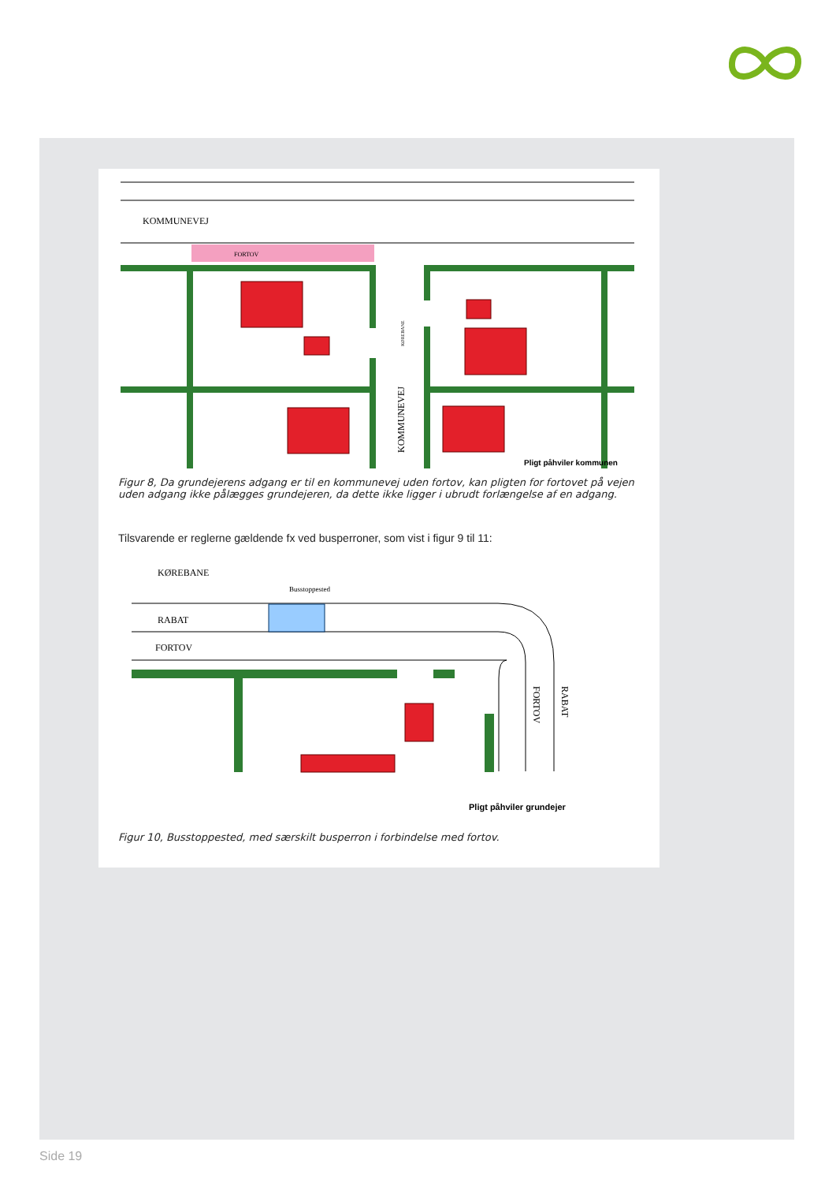KOMMUNEVEJ
FORTOV
KOMMUNEVEJ
KØREBANE
Pligt påhviler kommunen
Figur 8, Da grundejerens adgang er til en kommunevej uden fortov, kan pligten for fortovet på vejen uden adgang ikke pålægges grundejeren, da dette ikke ligger i ubrudt forlængelse af en adgang.
Tilsvarende er reglerne gældende fx ved busperroner, som vist i figur 9 til 11:
KØREBANE
Busstoppested
RABAT
FORTOV
FORTOV
RABAT
Pligt påhviler grundejer
Figur 10, Busstoppested, med særskilt busperron i forbindelse med fortov.
Side 19